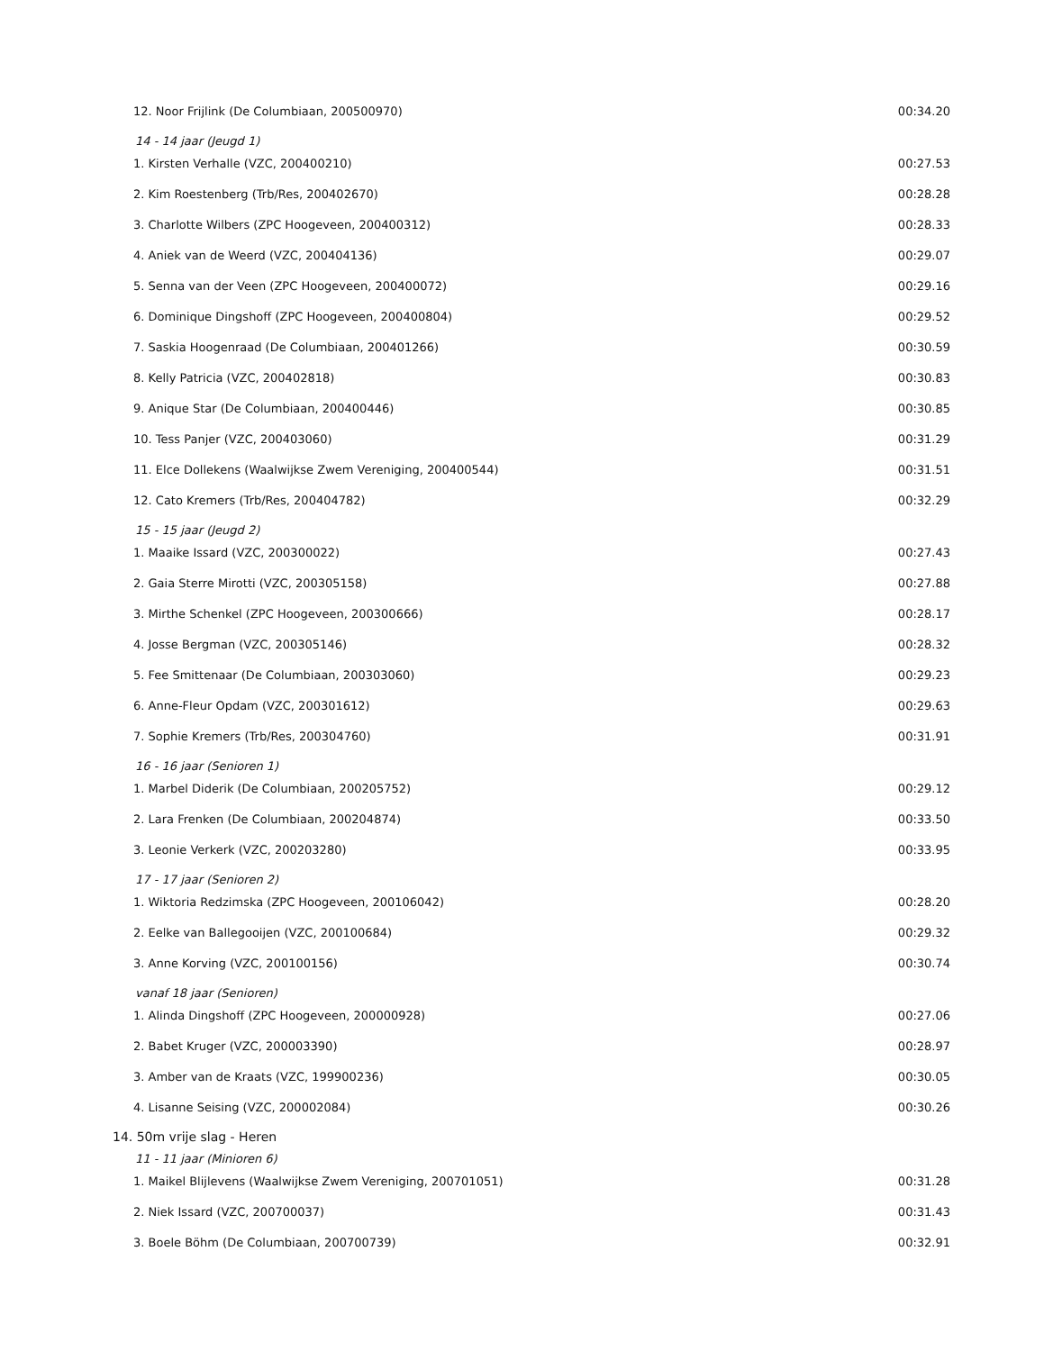| 12. Noor Frijlink (De Columbiaan, 200500970) | 00:34.20 |
| 14 - 14 jaar (Jeugd 1) | |
| 1. Kirsten Verhalle (VZC, 200400210) | 00:27.53 |
| 2. Kim Roestenberg (Trb/Res, 200402670) | 00:28.28 |
| 3. Charlotte Wilbers (ZPC Hoogeveen, 200400312) | 00:28.33 |
| 4. Aniek van de Weerd (VZC, 200404136) | 00:29.07 |
| 5. Senna van der Veen (ZPC Hoogeveen, 200400072) | 00:29.16 |
| 6. Dominique Dingshoff (ZPC Hoogeveen, 200400804) | 00:29.52 |
| 7. Saskia Hoogenraad (De Columbiaan, 200401266) | 00:30.59 |
| 8. Kelly Patricia (VZC, 200402818) | 00:30.83 |
| 9. Anique Star (De Columbiaan, 200400446) | 00:30.85 |
| 10. Tess Panjer (VZC, 200403060) | 00:31.29 |
| 11. Elce Dollekens (Waalwijkse Zwem Vereniging, 200400544) | 00:31.51 |
| 12. Cato Kremers (Trb/Res, 200404782) | 00:32.29 |
| 15 - 15 jaar (Jeugd 2) | |
| 1. Maaike Issard (VZC, 200300022) | 00:27.43 |
| 2. Gaia Sterre Mirotti (VZC, 200305158) | 00:27.88 |
| 3. Mirthe Schenkel (ZPC Hoogeveen, 200300666) | 00:28.17 |
| 4. Josse Bergman (VZC, 200305146) | 00:28.32 |
| 5. Fee Smittenaar (De Columbiaan, 200303060) | 00:29.23 |
| 6. Anne-Fleur Opdam (VZC, 200301612) | 00:29.63 |
| 7. Sophie Kremers (Trb/Res, 200304760) | 00:31.91 |
| 16 - 16 jaar (Senioren 1) | |
| 1. Marbel Diderik (De Columbiaan, 200205752) | 00:29.12 |
| 2. Lara Frenken (De Columbiaan, 200204874) | 00:33.50 |
| 3. Leonie Verkerk (VZC, 200203280) | 00:33.95 |
| 17 - 17 jaar (Senioren 2) | |
| 1. Wiktoria Redzimska (ZPC Hoogeveen, 200106042) | 00:28.20 |
| 2. Eelke van Ballegooijen (VZC, 200100684) | 00:29.32 |
| 3. Anne Korving (VZC, 200100156) | 00:30.74 |
| vanaf 18 jaar (Senioren) | |
| 1. Alinda Dingshoff (ZPC Hoogeveen, 200000928) | 00:27.06 |
| 2. Babet Kruger (VZC, 200003390) | 00:28.97 |
| 3. Amber van de Kraats (VZC, 199900236) | 00:30.05 |
| 4. Lisanne Seising (VZC, 200002084) | 00:30.26 |
| 14. 50m vrije slag - Heren | |
| 11 - 11 jaar (Minioren 6) | |
| 1. Maikel Blijlevens (Waalwijkse Zwem Vereniging, 200701051) | 00:31.28 |
| 2. Niek Issard (VZC, 200700037) | 00:31.43 |
| 3. Boele Böhm (De Columbiaan, 200700739) | 00:32.91 |